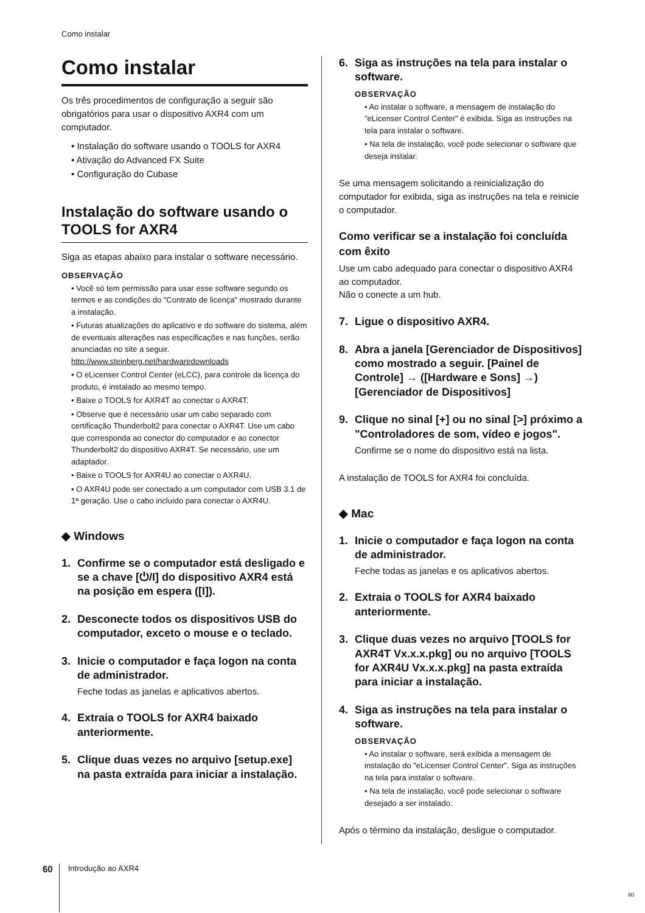Como instalar
Como instalar
Os três procedimentos de configuração a seguir são obrigatórios para usar o dispositivo AXR4 com um computador.
• Instalação do software usando o TOOLS for AXR4
• Ativação do Advanced FX Suite
• Configuração do Cubase
Instalação do software usando o TOOLS for AXR4
Siga as etapas abaixo para instalar o software necessário.
OBSERVAÇÃO
• Você só tem permissão para usar esse software segundo os termos e as condições do "Contrato de licença" mostrado durante a instalação.
• Futuras atualizações do aplicativo e do software do sistema, além de eventuais alterações nas especificações e nas funções, serão anunciadas no site a seguir. http://www.steinberg.net/hardwaredownloads
• O eLicenser Control Center (eLCC), para controle da licença do produto, é instalado ao mesmo tempo.
• Baixe o TOOLS for AXR4T ao conectar o AXR4T.
• Observe que é necessário usar um cabo separado com certificação Thunderbolt2 para conectar o AXR4T. Use um cabo que corresponda ao conector do computador e ao conector Thunderbolt2 do dispositivo AXR4T. Se necessário, use um adaptador.
• Baixe o TOOLS for AXR4U ao conectar o AXR4U.
• O AXR4U pode ser conectado a um computador com USB 3.1 de 1ª geração. Use o cabo incluído para conectar o AXR4U.
◆ Windows
1. Confirme se o computador está desligado e se a chave [⏻/I] do dispositivo AXR4 está na posição em espera ([I]).
2. Desconecte todos os dispositivos USB do computador, exceto o mouse e o teclado.
3. Inicie o computador e faça logon na conta de administrador.
Feche todas as janelas e aplicativos abertos.
4. Extraia o TOOLS for AXR4 baixado anteriormente.
5. Clique duas vezes no arquivo [setup.exe] na pasta extraída para iniciar a instalação.
6. Siga as instruções na tela para instalar o software.
OBSERVAÇÃO
• Ao instalar o software, a mensagem de instalação do "eLicenser Control Center" é exibida. Siga as instruções na tela para instalar o software.
• Na tela de instalação, você pode selecionar o software que deseja instalar.
Se uma mensagem solicitando a reinicialização do computador for exibida, siga as instruções na tela e reinicie o computador.
Como verificar se a instalação foi concluída com êxito
Use um cabo adequado para conectar o dispositivo AXR4 ao computador.
Não o conecte a um hub.
7. Ligue o dispositivo AXR4.
8. Abra a janela [Gerenciador de Dispositivos] como mostrado a seguir. [Painel de Controle] → ([Hardware e Sons] →) [Gerenciador de Dispositivos]
9. Clique no sinal [+] ou no sinal [>] próximo a "Controladores de som, vídeo e jogos".
Confirme se o nome do dispositivo está na lista.
A instalação de TOOLS for AXR4 foi concluída.
◆ Mac
1. Inicie o computador e faça logon na conta de administrador.
Feche todas as janelas e os aplicativos abertos.
2. Extraia o TOOLS for AXR4 baixado anteriormente.
3. Clique duas vezes no arquivo [TOOLS for AXR4T Vx.x.x.pkg] ou no arquivo [TOOLS for AXR4U Vx.x.x.pkg] na pasta extraída para iniciar a instalação.
4. Siga as instruções na tela para instalar o software.
OBSERVAÇÃO
• Ao instalar o software, será exibida a mensagem de instalação do "eLicenser Control Center". Siga as instruções na tela para instalar o software.
• Na tela de instalação, você pode selecionar o software desejado a ser instalado.
Após o término da instalação, desligue o computador.
60 Introdução ao AXR4
60